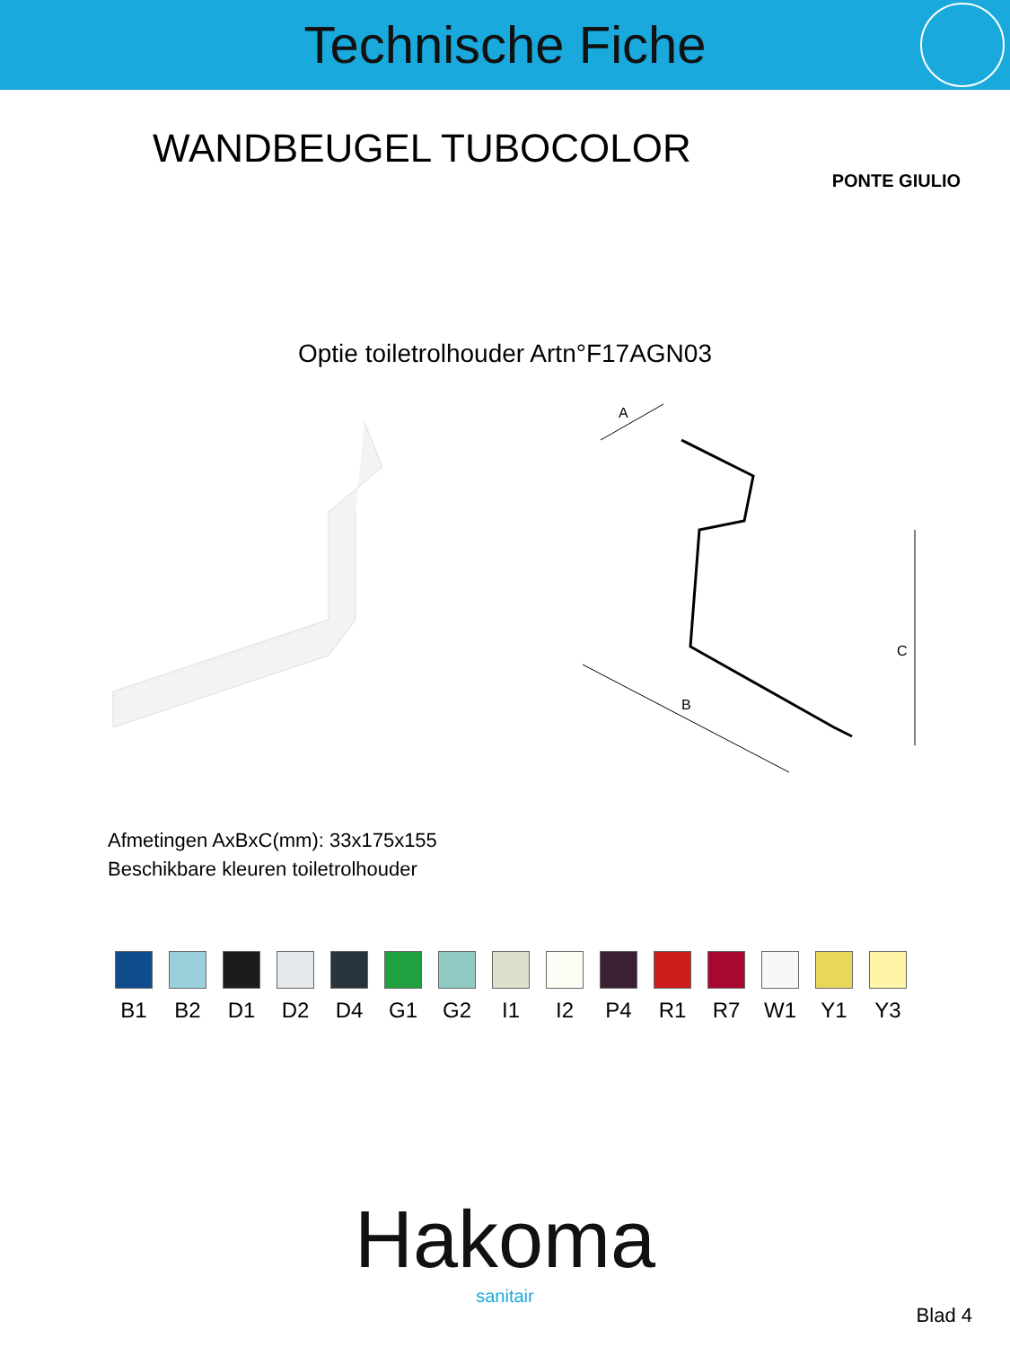Technische Fiche
WANDBEUGEL TUBOCOLOR
PONTE GIULIO
Optie toiletrolhouder Artn°F17AGN03
B
C
A
Afmetingen AxBxC(mm): 33x175x155
Beschikbare kleuren toiletrolhouder
B1 B2 D1 D2 D4 G1 G2 I1 I2 P4 R1 R7 W1 Y1 Y3
Hakoma
sanitair
Blad 4